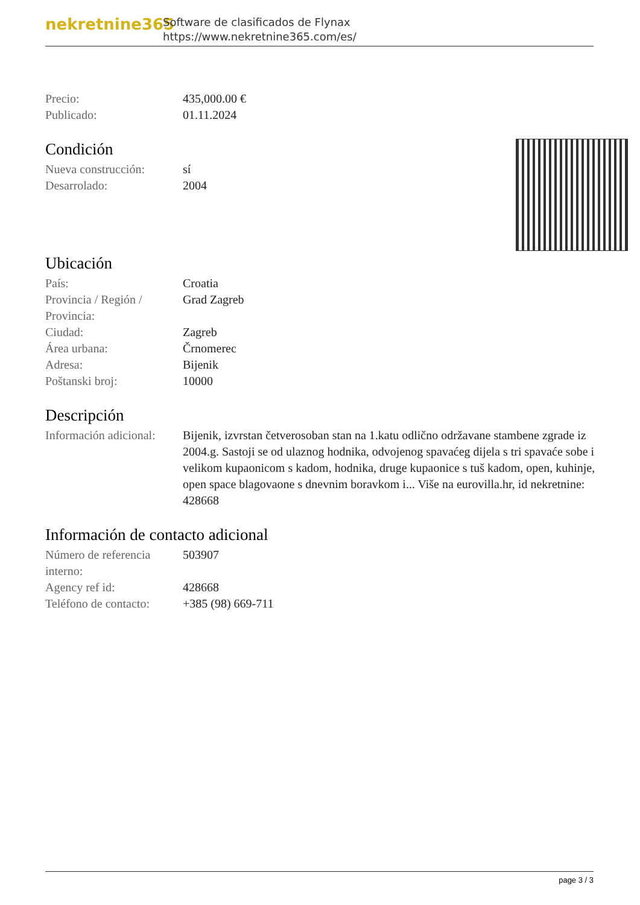nekretnine365
Software de clasificados de Flynax
https://www.nekretnine365.com/es/
| Precio: | 435,000.00 € |
| Publicado: | 01.11.2024 |
Condición
| Nueva construcción: | sí |
| Desarrolado: | 2004 |
Ubicación
| País: | Croatia |
| Provincia / Región / Provincia: | Grad Zagreb |
| Ciudad: | Zagreb |
| Área urbana: | Črnomerec |
| Adresa: | Bijenik |
| Poštanski broj: | 10000 |
Descripción
| Información adicional: | Bijenik, izvrstan četverosoban stan na 1.katu odlično održavane stambene zgrade iz 2004.g. Sastoji se od ulaznog hodnika, odvojenog spavaćeg dijela s tri spavaće sobe i velikom kupaonicom s kadom, hodnika, druge kupaonice s tuš kadom, open, kuhinje, open space blagovaone s dnevnim boravkom i... Više na eurovilla.hr, id nekretnine: 428668 |
Información de contacto adicional
| Número de referencia interno: | 503907 |
| Agency ref id: | 428668 |
| Teléfono de contacto: | +385 (98) 669-711 |
page 3 / 3